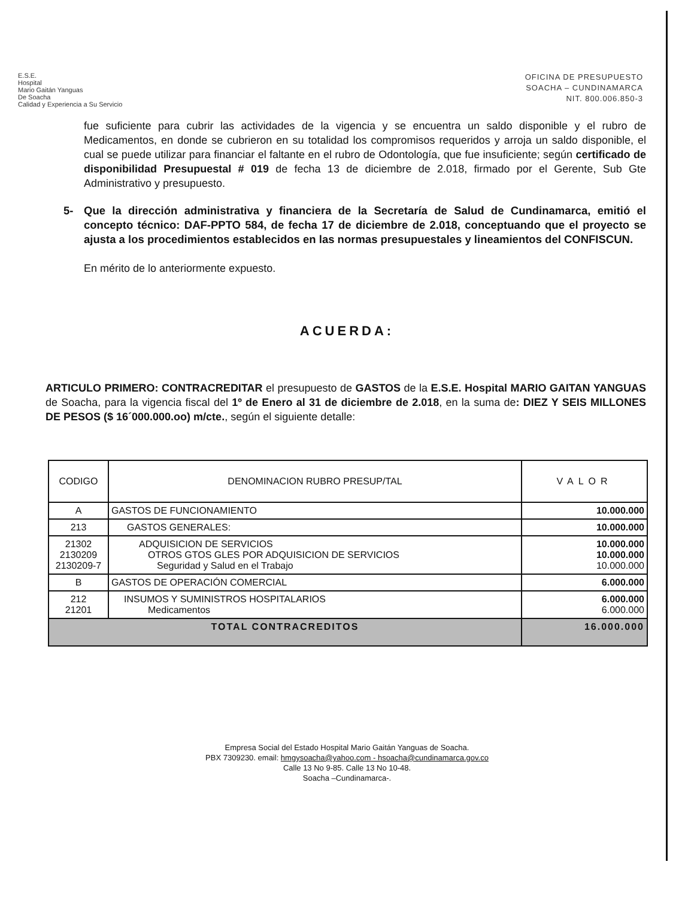E.S.E.
Hospital
Mario Gaitán Yanguas
De Soacha
Calidad y Experiencia a Su Servicio
OFICINA DE PRESUPUESTO
SOACHA – CUNDINAMARCA
NIT. 800.006.850-3
fue suficiente para cubrir las actividades de la vigencia y se encuentra un saldo disponible y el rubro de Medicamentos, en donde se cubrieron en su totalidad los compromisos requeridos y arroja un saldo disponible, el cual se puede utilizar para financiar el faltante en el rubro de Odontología, que fue insuficiente; según certificado de disponibilidad Presupuestal # 019 de fecha 13 de diciembre de 2.018, firmado por el Gerente, Sub Gte Administrativo y presupuesto.
5- Que la dirección administrativa y financiera de la Secretaría de Salud de Cundinamarca, emitió el concepto técnico: DAF-PPTO 584, de fecha 17 de diciembre de 2.018, conceptuando que el proyecto se ajusta a los procedimientos establecidos en las normas presupuestales y lineamientos del CONFISCUN.
En mérito de lo anteriormente expuesto.
ACUERDA:
ARTICULO PRIMERO: CONTRACREDITAR el presupuesto de GASTOS de la E.S.E. Hospital MARIO GAITAN YANGUAS de Soacha, para la vigencia fiscal del 1º de Enero al 31 de diciembre de 2.018, en la suma de: DIEZ Y SEIS MILLONES DE PESOS ($ 16´000.000.oo) m/cte., según el siguiente detalle:
| CODIGO | DENOMINACION RUBRO PRESUP/TAL | VALOR |
| --- | --- | --- |
| A | GASTOS DE FUNCIONAMIENTO | 10.000.000 |
| 213 | GASTOS GENERALES: | 10.000.000 |
| 21302 2130209 2130209-7 | ADQUISICION DE SERVICIOS OTROS GTOS GLES POR ADQUISICION DE SERVICIOS Seguridad y Salud en el Trabajo | 10.000.000 10.000.000 10.000.000 |
| B | GASTOS DE OPERACIÓN COMERCIAL | 6.000.000 |
| 212 21201 | INSUMOS Y SUMINISTROS HOSPITALARIOS Medicamentos | 6.000.000 6.000.000 |
| TOTAL CONTRACREDITOS | | 16.000.000 |
Empresa Social del Estado Hospital Mario Gaitán Yanguas de Soacha.
PBX 7309230. email: hmgysoacha@yahoo.com - hsoacha@cundinamarca.gov.co
Calle 13 No 9-85. Calle 13 No 10-48.
Soacha –Cundinamarca-.